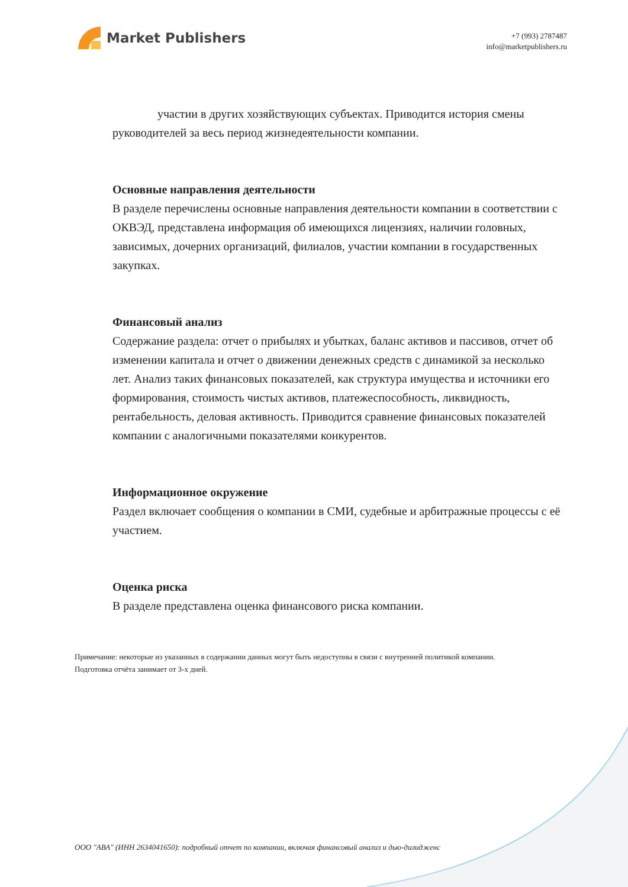Market Publishers
+7 (993) 2787487
info@marketpublishers.ru
участии в других хозяйствующих субъектах. Приводится история смены руководителей за весь период жизнедеятельности компании.
Основные направления деятельности
В разделе перечислены основные направления деятельности компании в соответствии с ОКВЭД, представлена информация об имеющихся лицензиях, наличии головных, зависимых, дочерних организаций, филиалов, участии компании в государственных закупках.
Финансовый анализ
Содержание раздела: отчет о прибылях и убытках, баланс активов и пассивов, отчет об изменении капитала и отчет о движении денежных средств с динамикой за несколько лет. Анализ таких финансовых показателей, как структура имущества и источники его формирования, стоимость чистых активов, платежеспособность, ликвидность, рентабельность, деловая активность. Приводится сравнение финансовых показателей компании с аналогичными показателями конкурентов.
Информационное окружение
Раздел включает сообщения о компании в СМИ, судебные и арбитражные процессы с её участием.
Оценка риска
В разделе представлена оценка финансового риска компании.
Примечание: некоторые из указанных в содержании данных могут быть недоступны в связи с внутренней политикой компании.
Подготовка отчёта занимает от 3-х дней.
ООО "АВА" (ИНН 2634041650): подробный отчет по компании, включая финансовый анализ и дью-дилидженс